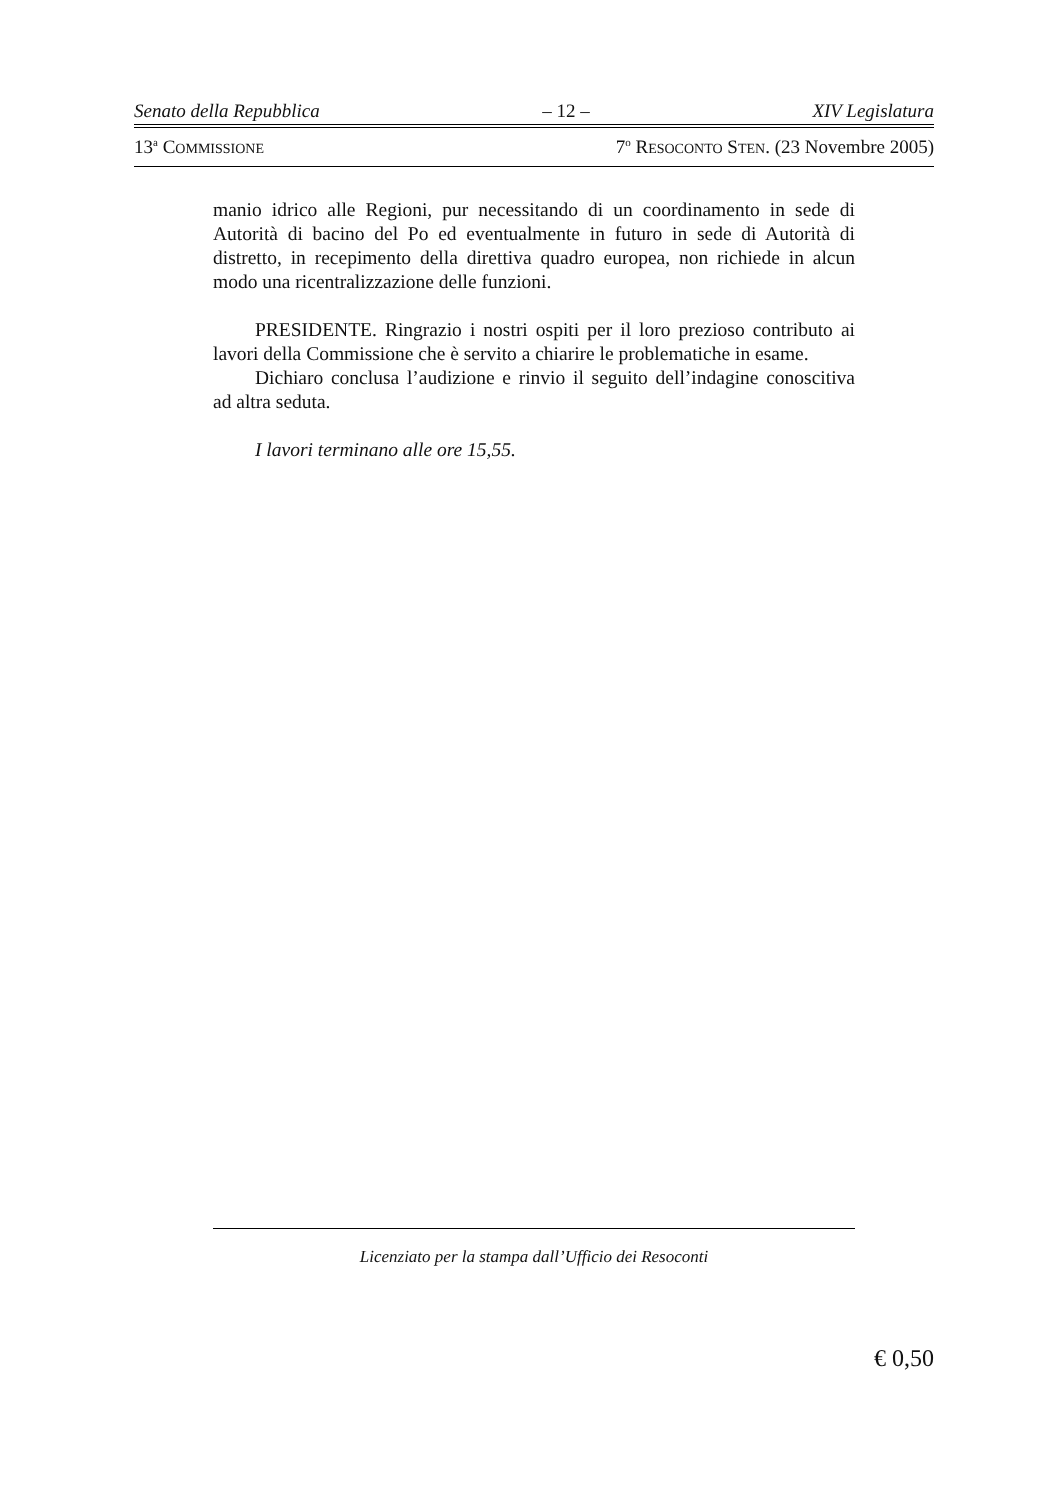Senato della Repubblica – 12 – XIV Legislatura
13<sup>a</sup> COMMISSIONE 7<sup>o</sup> RESOCONTO STEN. (23 Novembre 2005)
manio idrico alle Regioni, pur necessitando di un coordinamento in sede di Autorità di bacino del Po ed eventualmente in futuro in sede di Autorità di distretto, in recepimento della direttiva quadro europea, non richiede in alcun modo una ricentralizzazione delle funzioni.
PRESIDENTE. Ringrazio i nostri ospiti per il loro prezioso contributo ai lavori della Commissione che è servito a chiarire le problematiche in esame.
Dichiaro conclusa l’audizione e rinvio il seguito dell’indagine conoscitiva ad altra seduta.
I lavori terminano alle ore 15,55.
Licenziato per la stampa dall’Ufficio dei Resoconti
€ 0,50